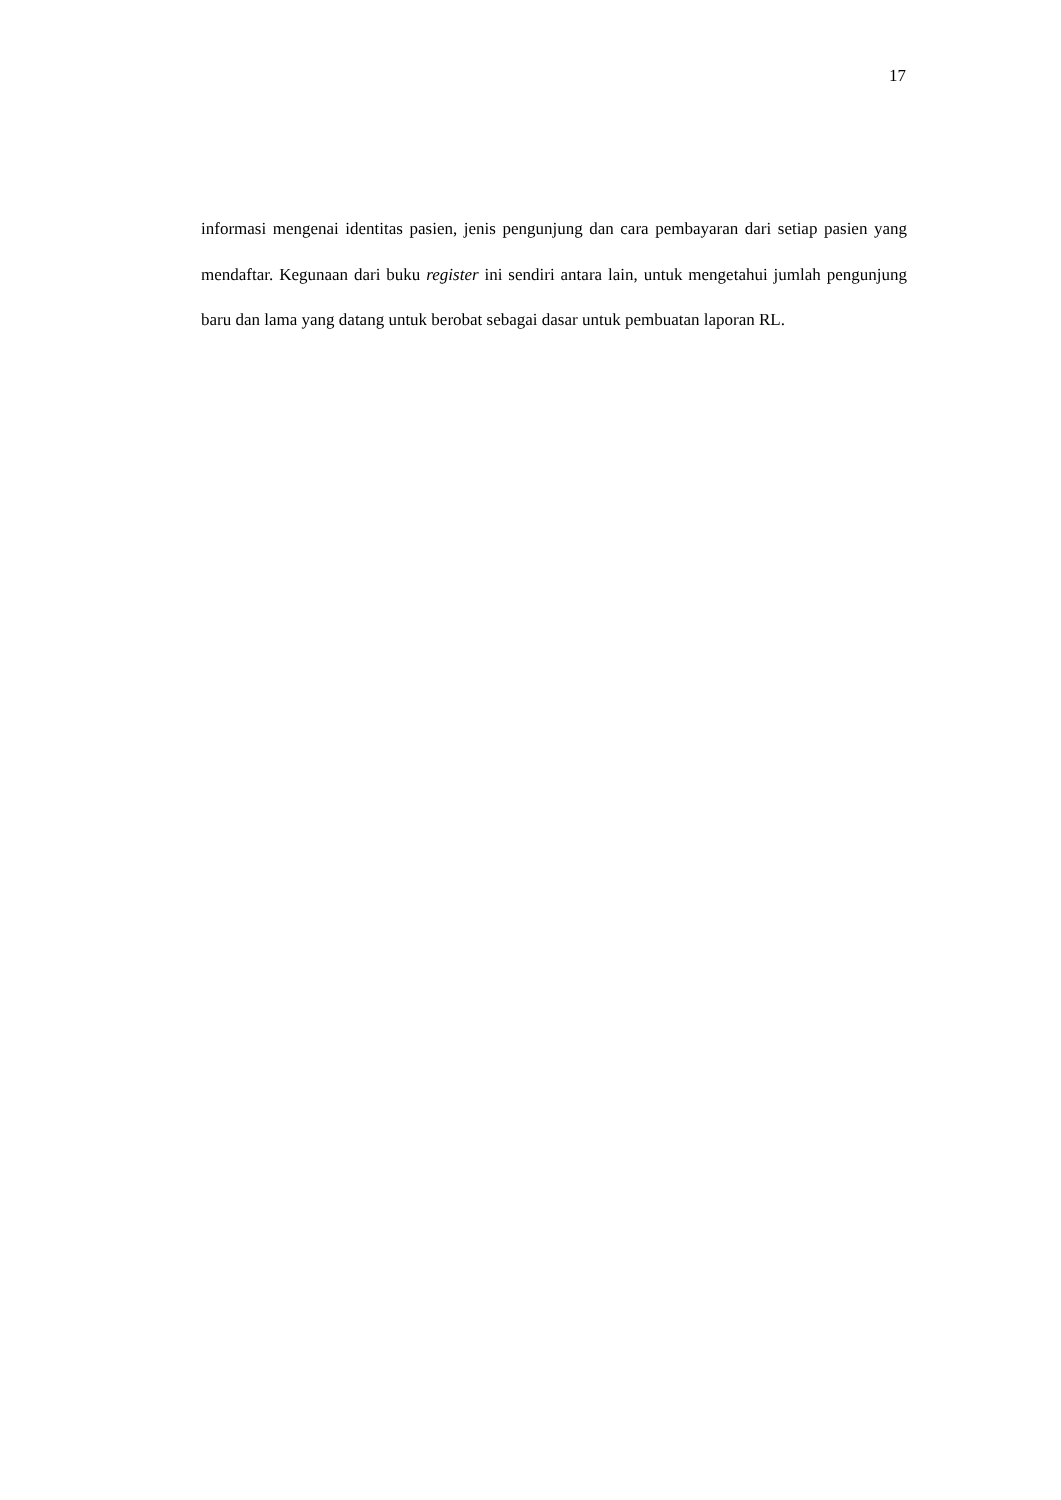17
informasi mengenai identitas pasien, jenis pengunjung dan cara pembayaran dari setiap pasien yang mendaftar. Kegunaan dari buku register ini sendiri antara lain, untuk mengetahui jumlah pengunjung baru dan lama yang datang untuk berobat sebagai dasar untuk pembuatan laporan RL.